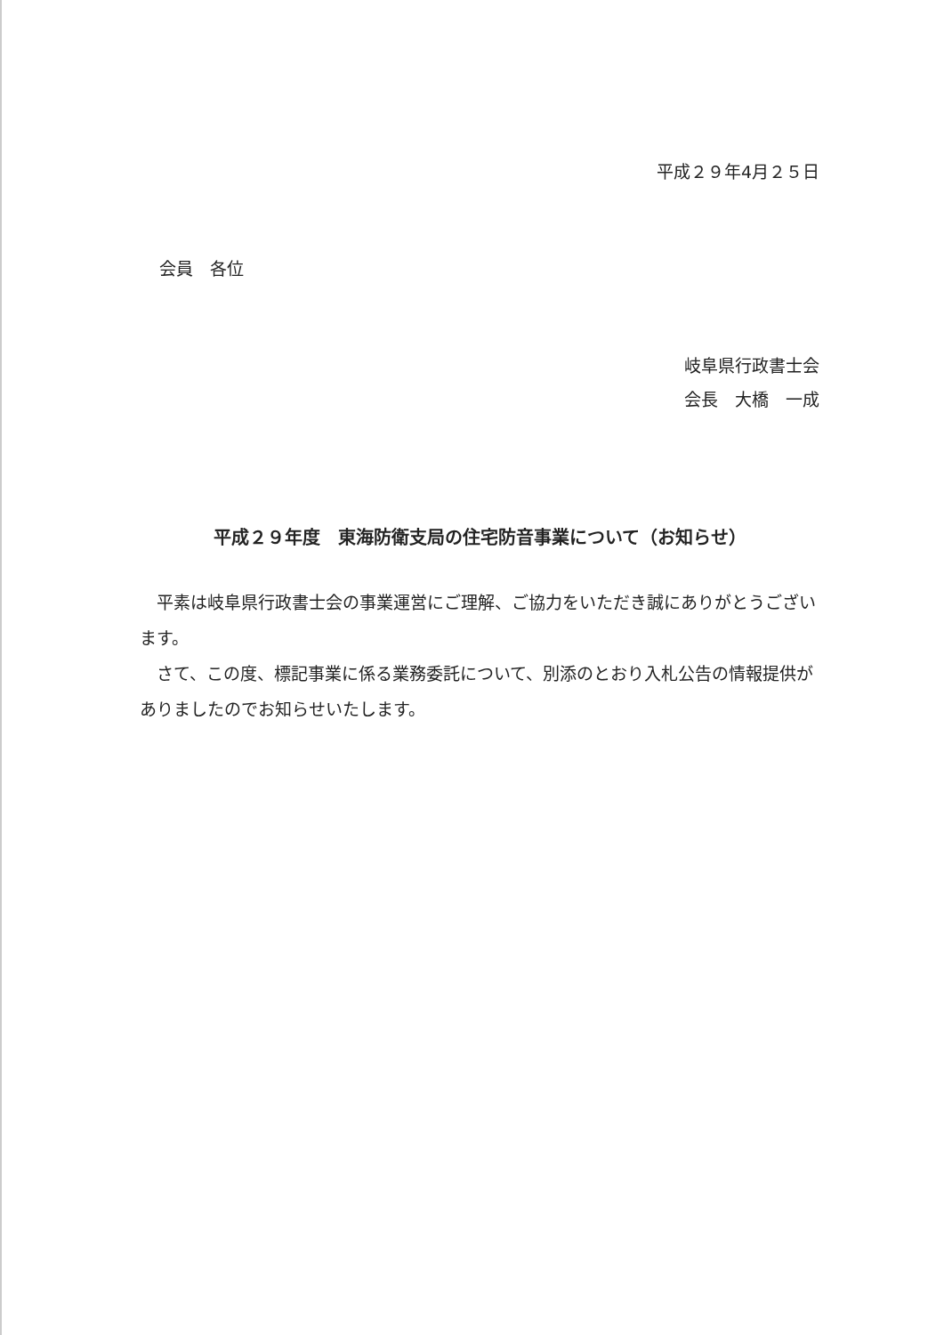平成２９年4月２５日
会員　各位
岐阜県行政書士会
会長　大橋　一成
平成２９年度　東海防衛支局の住宅防音事業について（お知らせ）
　平素は岐阜県行政書士会の事業運営にご理解、ご協力をいただき誠にありがとうございます。
　さて、この度、標記事業に係る業務委託について、別添のとおり入札公告の情報提供がありましたのでお知らせいたします。